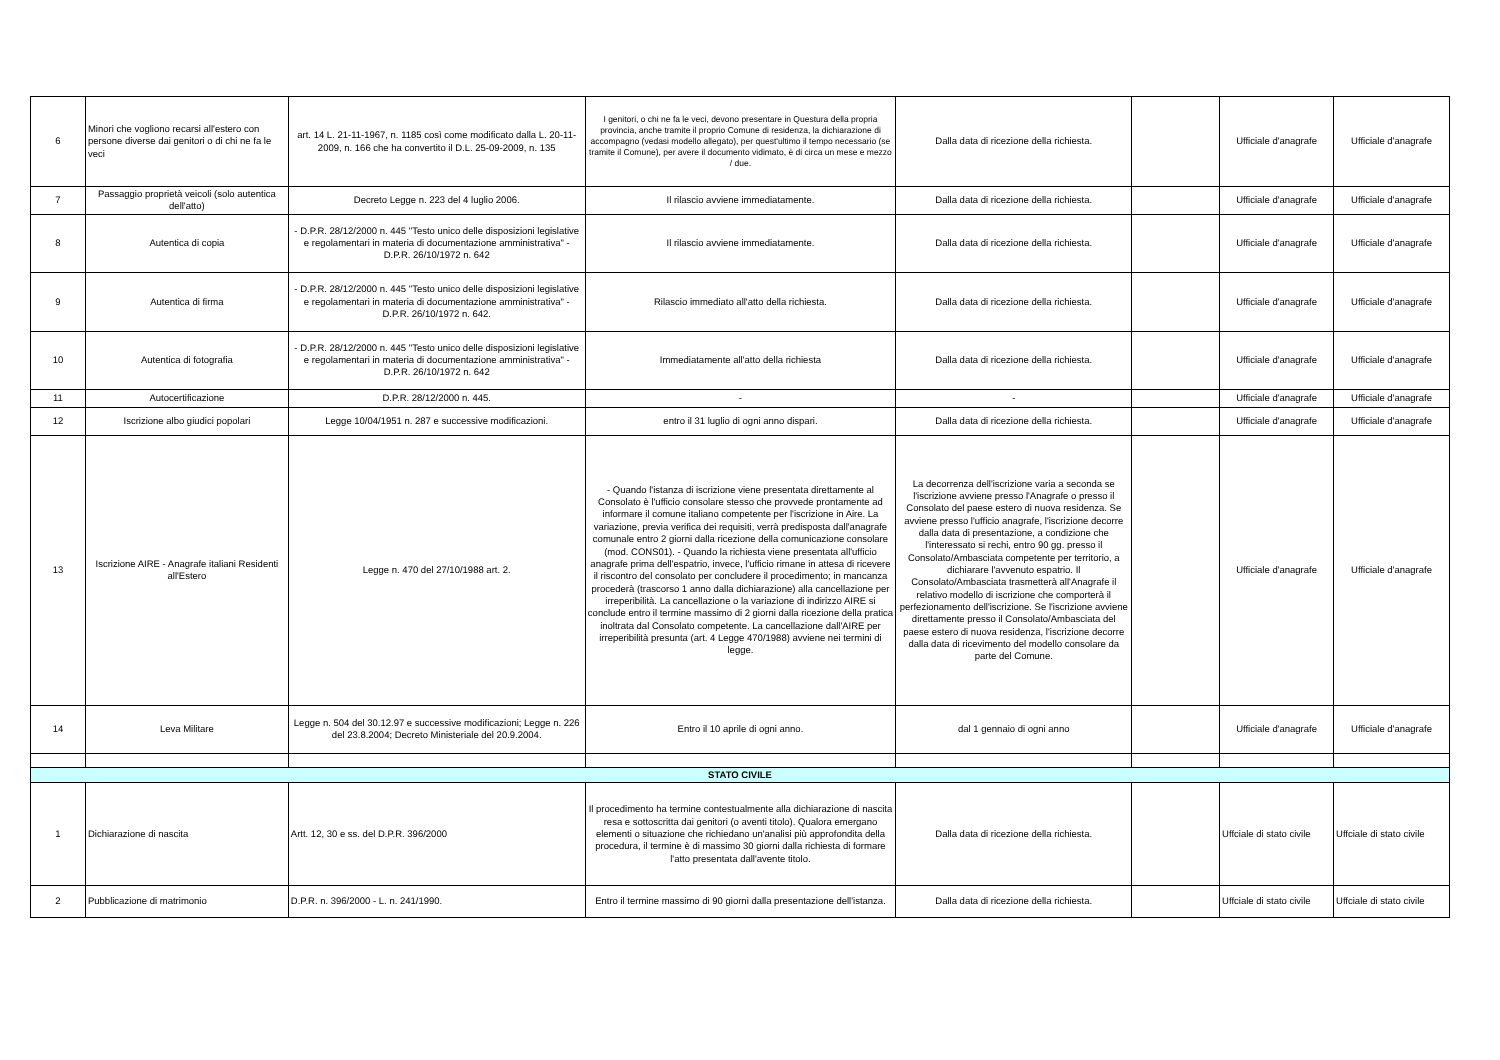| 6 | Minori che vogliono recarsi all'estero con persone diverse dai genitori o di chi ne fa le veci | art. 14 L. 21-11-1967, n. 1185 così come modificato dalla L. 20-11-2009, n. 166 che ha convertito il D.L. 25-09-2009, n. 135 | I genitori, o chi ne fa le veci, devono presentare in Questura della propria provincia, anche tramite il proprio Comune di residenza, la dichiarazione di accompagno (vedasi modello allegato), per quest'ultimo il tempo necessario (se tramite il Comune), per avere il documento vidimato, è di circa un mese e mezzo / due. | Dalla data di ricezione della richiesta. | | Ufficiale d'anagrafe | Ufficiale d'anagrafe |
| 7 | Passaggio proprietà veicoli (solo autentica dell'atto) | Decreto Legge n. 223 del 4 luglio 2006. | Il rilascio avviene immediatamente. | Dalla data di ricezione della richiesta. | | Ufficiale d'anagrafe | Ufficiale d'anagrafe |
| 8 | Autentica di copia | - D.P.R. 28/12/2000 n. 445 "Testo unico delle disposizioni legislative e regolamentari in materia di documentazione amministrativa" - D.P.R. 26/10/1972 n. 642 | Il rilascio avviene immediatamente. | Dalla data di ricezione della richiesta. | | Ufficiale d'anagrafe | Ufficiale d'anagrafe |
| 9 | Autentica di firma | - D.P.R. 28/12/2000 n. 445 "Testo unico delle disposizioni legislative e regolamentari in materia di documentazione amministrativa" - D.P.R. 26/10/1972 n. 642. | Rilascio immediato all'atto della richiesta. | Dalla data di ricezione della richiesta. | | Ufficiale d'anagrafe | Ufficiale d'anagrafe |
| 10 | Autentica di fotografia | - D.P.R. 28/12/2000 n. 445 "Testo unico delle disposizioni legislative e regolamentari in materia di documentazione amministrativa" - D.P.R. 26/10/1972 n. 642 | Immediatamente all'atto della richiesta | Dalla data di ricezione della richiesta. | | Ufficiale d'anagrafe | Ufficiale d'anagrafe |
| 11 | Autocertificazione | D.P.R. 28/12/2000 n. 445. | - | - | | Ufficiale d'anagrafe | Ufficiale d'anagrafe |
| 12 | Iscrizione albo giudici popolari | Legge 10/04/1951 n. 287 e successive modificazioni. | entro il 31 luglio di ogni anno dispari. | Dalla data di ricezione della richiesta. | | Ufficiale d'anagrafe | Ufficiale d'anagrafe |
| 13 | Iscrizione AIRE - Anagrafe italiani Residenti all'Estero | Legge n. 470 del 27/10/1988 art. 2. | - Quando l'istanza di iscrizione viene presentata direttamente al Consolato è l'ufficio consolare stesso che provvede prontamente ad informare il comune italiano competente per l'iscrizione in Aire. La variazione, previa verifica dei requisiti, verrà predisposta dall'anagrafe comunale entro 2 giorni dalla ricezione della comunicazione consolare (mod. CONS01). - Quando la richiesta viene presentata all'ufficio anagrafe prima dell'espatrio, invece, l'ufficio rimane in attesa di ricevere il riscontro del consolato per concludere il procedimento; in mancanza procederà (trascorso 1 anno dalla dichiarazione) alla cancellazione per irreperibilità. La cancellazione o la variazione di indirizzo AIRE si conclude entro il termine massimo di 2 giorni dalla ricezione della pratica inoltrata dal Consolato competente. La cancellazione dall'AIRE per irreperibilità presunta (art. 4 Legge 470/1988) avviene nei termini di legge. | La decorrenza dell'iscrizione varia a seconda se l'iscrizione avviene presso l'Anagrafe o presso il Consolato del paese estero di nuova residenza. Se avviene presso l'ufficio anagrafe, l'iscrizione decorre dalla data di presentazione, a condizione che l'interessato si rechi, entro 90 gg. presso il Consolato/Ambasciata competente per territorio, a dichiarare l'avvenuto espatrio. Il Consolato/Ambasciata trasmetterà all'Anagrafe il relativo modello di iscrizione che comporterà il perfezionamento dell'iscrizione. Se l'iscrizione avviene direttamente presso il Consolato/Ambasciata del paese estero di nuova residenza, l'iscrizione decorre dalla data di ricevimento del modello consolare da parte del Comune. | | Ufficiale d'anagrafe | Ufficiale d'anagrafe |
| 14 | Leva Militare | Legge n. 504 del 30.12.97 e successive modificazioni; Legge n. 226 del 23.8.2004; Decreto Ministeriale del 20.9.2004. | Entro il 10 aprile di ogni anno. | dal 1 gennaio di ogni anno | | Ufficiale d'anagrafe | Ufficiale d'anagrafe |
| STATO CIVILE | | | | | | | |
| 1 | Dichiarazione di nascita | Artt. 12, 30 e ss. del D.P.R. 396/2000 | Il procedimento ha termine contestualmente alla dichiarazione di nascita resa e sottoscritta dai genitori (o aventi titolo). Qualora emergano elementi o situazione che richiedano un'analisi più approfondita della procedura, il termine è di massimo 30 giorni dalla richiesta di formare l'atto presentata dall'avente titolo. | Dalla data di ricezione della richiesta. | | Uffciale di stato civile | Uffciale di stato civile |
| 2 | Pubblicazione di matrimonio | D.P.R. n. 396/2000 - L. n. 241/1990. | Entro il termine massimo di 90 giorni dalla presentazione dell'istanza. | Dalla data di ricezione della richiesta. | | Uffciale di stato civile | Uffciale di stato civile |